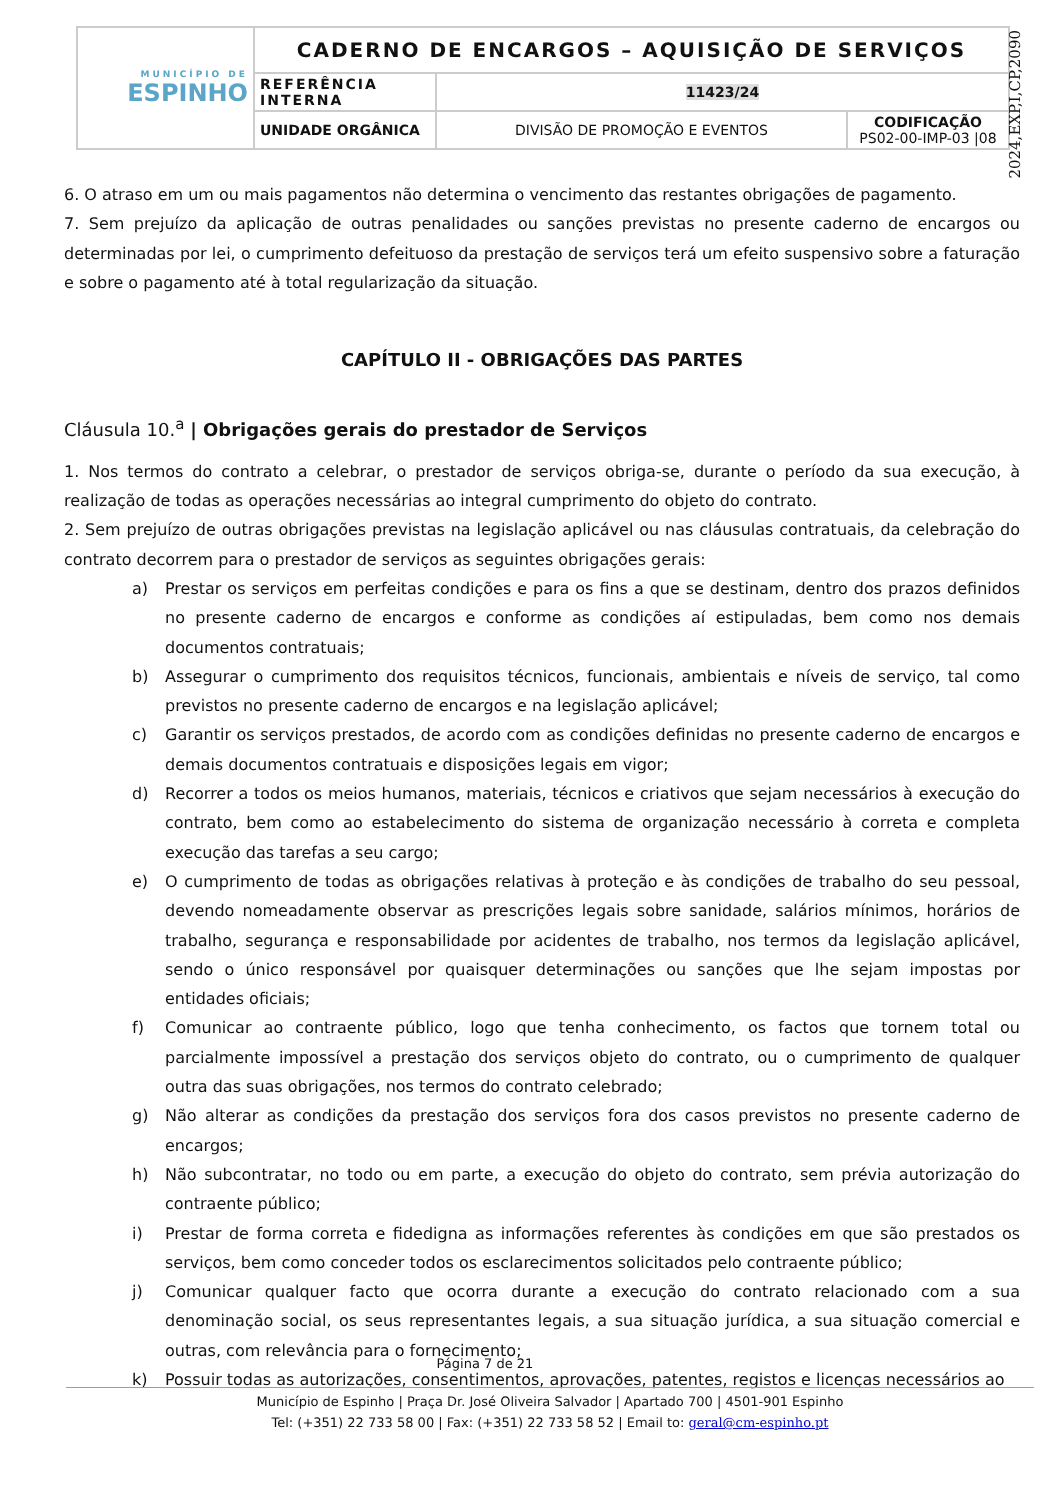| MUNICÍPIO DE ESPINHO | CADERNO DE ENCARGOS – AQUISIÇÃO DE SERVIÇOS | | |
| | REFERÊNCIA INTERNA | 11423/24 | |
| | UNIDADE ORGÂNICA | DIVISÃO DE PROMOÇÃO E EVENTOS | CODIFICAÇÃO PS02-00-IMP-03 /08 |
2024,EXP,I,CP,2090
6. O atraso em um ou mais pagamentos não determina o vencimento das restantes obrigações de pagamento.
7. Sem prejuízo da aplicação de outras penalidades ou sanções previstas no presente caderno de encargos ou determinadas por lei, o cumprimento defeituoso da prestação de serviços terá um efeito suspensivo sobre a faturação e sobre o pagamento até à total regularização da situação.
CAPÍTULO II - OBRIGAÇÕES DAS PARTES
Cláusula 10.<sup>a</sup> | Obrigações gerais do prestador de Serviços
1. Nos termos do contrato a celebrar, o prestador de serviços obriga-se, durante o período da sua execução, à realização de todas as operações necessárias ao integral cumprimento do objeto do contrato.
2. Sem prejuízo de outras obrigações previstas na legislação aplicável ou nas cláusulas contratuais, da celebração do contrato decorrem para o prestador de serviços as seguintes obrigações gerais:
a) Prestar os serviços em perfeitas condições e para os fins a que se destinam, dentro dos prazos definidos no presente caderno de encargos e conforme as condições aí estipuladas, bem como nos demais documentos contratuais;
b) Assegurar o cumprimento dos requisitos técnicos, funcionais, ambientais e níveis de serviço, tal como previstos no presente caderno de encargos e na legislação aplicável;
c) Garantir os serviços prestados, de acordo com as condições definidas no presente caderno de encargos e demais documentos contratuais e disposições legais em vigor;
d) Recorrer a todos os meios humanos, materiais, técnicos e criativos que sejam necessários à execução do contrato, bem como ao estabelecimento do sistema de organização necessário à correta e completa execução das tarefas a seu cargo;
e) O cumprimento de todas as obrigações relativas à proteção e às condições de trabalho do seu pessoal, devendo nomeadamente observar as prescrições legais sobre sanidade, salários mínimos, horários de trabalho, segurança e responsabilidade por acidentes de trabalho, nos termos da legislação aplicável, sendo o único responsável por quaisquer determinações ou sanções que lhe sejam impostas por entidades oficiais;
f) Comunicar ao contraente público, logo que tenha conhecimento, os factos que tornem total ou parcialmente impossível a prestação dos serviços objeto do contrato, ou o cumprimento de qualquer outra das suas obrigações, nos termos do contrato celebrado;
g) Não alterar as condições da prestação dos serviços fora dos casos previstos no presente caderno de encargos;
h) Não subcontratar, no todo ou em parte, a execução do objeto do contrato, sem prévia autorização do contraente público;
i) Prestar de forma correta e fidedigna as informações referentes às condições em que são prestados os serviços, bem como conceder todos os esclarecimentos solicitados pelo contraente público;
j) Comunicar qualquer facto que ocorra durante a execução do contrato relacionado com a sua denominação social, os seus representantes legais, a sua situação jurídica, a sua situação comercial e outras, com relevância para o fornecimento;
k) Possuir todas as autorizações, consentimentos, aprovações, patentes, registos e licenças necessários ao
Página 7 de 21
Município de Espinho | Praça Dr. José Oliveira Salvador | Apartado 700 | 4501-901 Espinho
Tel: (+351) 22 733 58 00 | Fax: (+351) 22 733 58 52 | Email to: geral@cm-espinho.pt